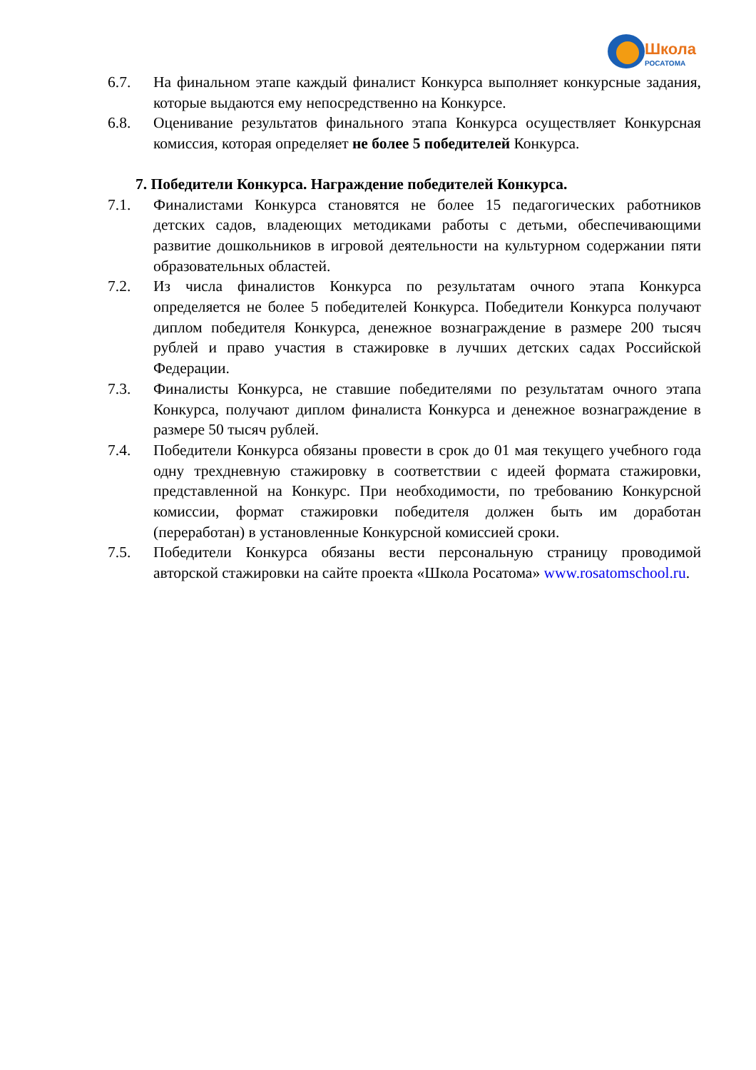Школа
РОСАТОМА
6.7. На финальном этапе каждый финалист Конкурса выполняет конкурсные задания, которые выдаются ему непосредственно на Конкурсе.
6.8. Оценивание результатов финального этапа Конкурса осуществляет Конкурсная комиссия, которая определяет не более 5 победителей Конкурса.
7. Победители Конкурса. Награждение победителей Конкурса.
7.1. Финалистами Конкурса становятся не более 15 педагогических работников детских садов, владеющих методиками работы с детьми, обеспечивающими развитие дошкольников в игровой деятельности на культурном содержании пяти образовательных областей.
7.2. Из числа финалистов Конкурса по результатам очного этапа Конкурса определяется не более 5 победителей Конкурса. Победители Конкурса получают диплом победителя Конкурса, денежное вознаграждение в размере 200 тысяч рублей и право участия в стажировке в лучших детских садах Российской Федерации.
7.3. Финалисты Конкурса, не ставшие победителями по результатам очного этапа Конкурса, получают диплом финалиста Конкурса и денежное вознаграждение в размере 50 тысяч рублей.
7.4. Победители Конкурса обязаны провести в срок до 01 мая текущего учебного года одну трехдневную стажировку в соответствии с идеей формата стажировки, представленной на Конкурс. При необходимости, по требованию Конкурсной комиссии, формат стажировки победителя должен быть им доработан (переработан) в установленные Конкурсной комиссией сроки.
7.5. Победители Конкурса обязаны вести персональную страницу проводимой авторской стажировки на сайте проекта «Школа Росатома» www.rosatomschool.ru.